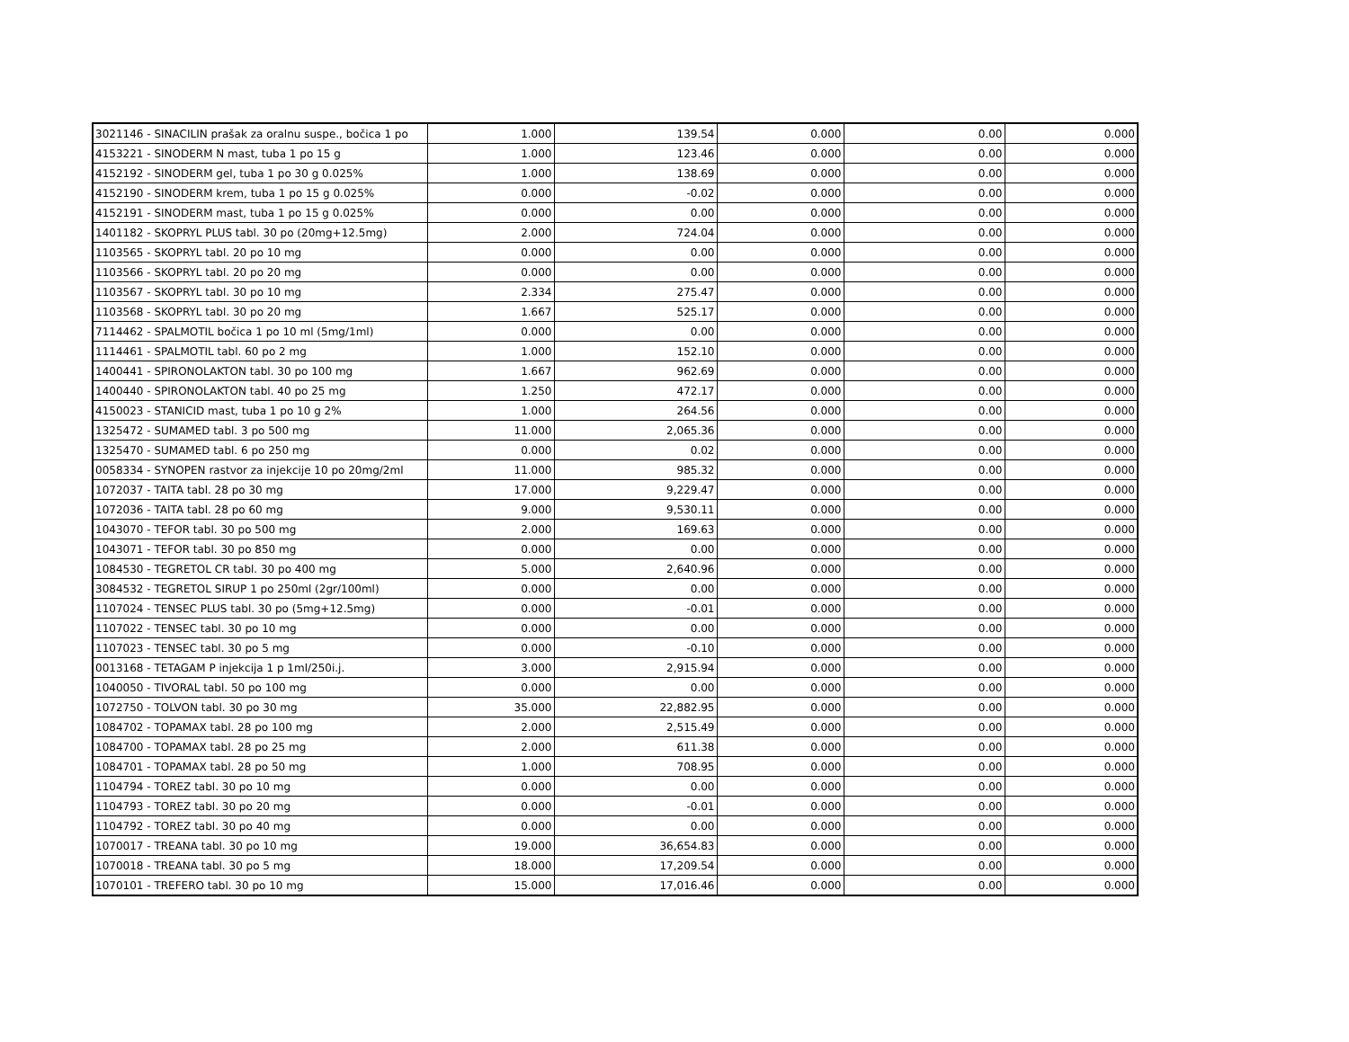| 3021146 - SINACILIN prašak za oralnu suspe., bočica 1 po | 1.000 | 139.54 | 0.000 | 0.00 | 0.000 |
| 4153221 - SINODERM N mast, tuba 1 po 15 g | 1.000 | 123.46 | 0.000 | 0.00 | 0.000 |
| 4152192 - SINODERM gel, tuba 1 po 30 g 0.025% | 1.000 | 138.69 | 0.000 | 0.00 | 0.000 |
| 4152190 - SINODERM krem, tuba 1 po 15 g 0.025% | 0.000 | -0.02 | 0.000 | 0.00 | 0.000 |
| 4152191 - SINODERM mast, tuba 1 po 15 g 0.025% | 0.000 | 0.00 | 0.000 | 0.00 | 0.000 |
| 1401182 - SKOPRYL PLUS tabl. 30 po (20mg+12.5mg) | 2.000 | 724.04 | 0.000 | 0.00 | 0.000 |
| 1103565 - SKOPRYL tabl. 20 po 10 mg | 0.000 | 0.00 | 0.000 | 0.00 | 0.000 |
| 1103566 - SKOPRYL tabl. 20 po 20 mg | 0.000 | 0.00 | 0.000 | 0.00 | 0.000 |
| 1103567 - SKOPRYL tabl. 30 po 10 mg | 2.334 | 275.47 | 0.000 | 0.00 | 0.000 |
| 1103568 - SKOPRYL tabl. 30 po 20 mg | 1.667 | 525.17 | 0.000 | 0.00 | 0.000 |
| 7114462 - SPALMOTIL bočica 1 po 10 ml (5mg/1ml) | 0.000 | 0.00 | 0.000 | 0.00 | 0.000 |
| 1114461 - SPALMOTIL tabl. 60 po 2 mg | 1.000 | 152.10 | 0.000 | 0.00 | 0.000 |
| 1400441 - SPIRONOLAKTON tabl. 30 po 100 mg | 1.667 | 962.69 | 0.000 | 0.00 | 0.000 |
| 1400440 - SPIRONOLAKTON tabl. 40 po 25 mg | 1.250 | 472.17 | 0.000 | 0.00 | 0.000 |
| 4150023 - STANICID mast, tuba 1 po 10 g 2% | 1.000 | 264.56 | 0.000 | 0.00 | 0.000 |
| 1325472 - SUMAMED tabl. 3 po 500 mg | 11.000 | 2,065.36 | 0.000 | 0.00 | 0.000 |
| 1325470 - SUMAMED tabl. 6 po 250 mg | 0.000 | 0.02 | 0.000 | 0.00 | 0.000 |
| 0058334 - SYNOPEN rastvor za injekcije 10 po 20mg/2ml | 11.000 | 985.32 | 0.000 | 0.00 | 0.000 |
| 1072037 - TAITA tabl. 28 po 30 mg | 17.000 | 9,229.47 | 0.000 | 0.00 | 0.000 |
| 1072036 - TAITA tabl. 28 po 60 mg | 9.000 | 9,530.11 | 0.000 | 0.00 | 0.000 |
| 1043070 - TEFOR tabl. 30 po 500 mg | 2.000 | 169.63 | 0.000 | 0.00 | 0.000 |
| 1043071 - TEFOR tabl. 30 po 850 mg | 0.000 | 0.00 | 0.000 | 0.00 | 0.000 |
| 1084530 - TEGRETOL CR tabl. 30 po 400 mg | 5.000 | 2,640.96 | 0.000 | 0.00 | 0.000 |
| 3084532 - TEGRETOL SIRUP 1 po 250ml (2gr/100ml) | 0.000 | 0.00 | 0.000 | 0.00 | 0.000 |
| 1107024 - TENSEC PLUS tabl. 30 po (5mg+12.5mg) | 0.000 | -0.01 | 0.000 | 0.00 | 0.000 |
| 1107022 - TENSEC tabl. 30 po 10 mg | 0.000 | 0.00 | 0.000 | 0.00 | 0.000 |
| 1107023 - TENSEC tabl. 30 po 5 mg | 0.000 | -0.10 | 0.000 | 0.00 | 0.000 |
| 0013168 - TETAGAM P injekcija 1 p 1ml/250i.j. | 3.000 | 2,915.94 | 0.000 | 0.00 | 0.000 |
| 1040050 - TIVORAL tabl. 50 po 100 mg | 0.000 | 0.00 | 0.000 | 0.00 | 0.000 |
| 1072750 - TOLVON tabl. 30 po 30 mg | 35.000 | 22,882.95 | 0.000 | 0.00 | 0.000 |
| 1084702 - TOPAMAX tabl. 28 po 100 mg | 2.000 | 2,515.49 | 0.000 | 0.00 | 0.000 |
| 1084700 - TOPAMAX tabl. 28 po 25 mg | 2.000 | 611.38 | 0.000 | 0.00 | 0.000 |
| 1084701 - TOPAMAX tabl. 28 po 50 mg | 1.000 | 708.95 | 0.000 | 0.00 | 0.000 |
| 1104794 - TOREZ tabl. 30 po 10 mg | 0.000 | 0.00 | 0.000 | 0.00 | 0.000 |
| 1104793 - TOREZ tabl. 30 po 20 mg | 0.000 | -0.01 | 0.000 | 0.00 | 0.000 |
| 1104792 - TOREZ tabl. 30 po 40 mg | 0.000 | 0.00 | 0.000 | 0.00 | 0.000 |
| 1070017 - TREANA tabl. 30 po 10 mg | 19.000 | 36,654.83 | 0.000 | 0.00 | 0.000 |
| 1070018 - TREANA tabl. 30 po 5 mg | 18.000 | 17,209.54 | 0.000 | 0.00 | 0.000 |
| 1070101 - TREFERO tabl. 30 po 10 mg | 15.000 | 17,016.46 | 0.000 | 0.00 | 0.000 |